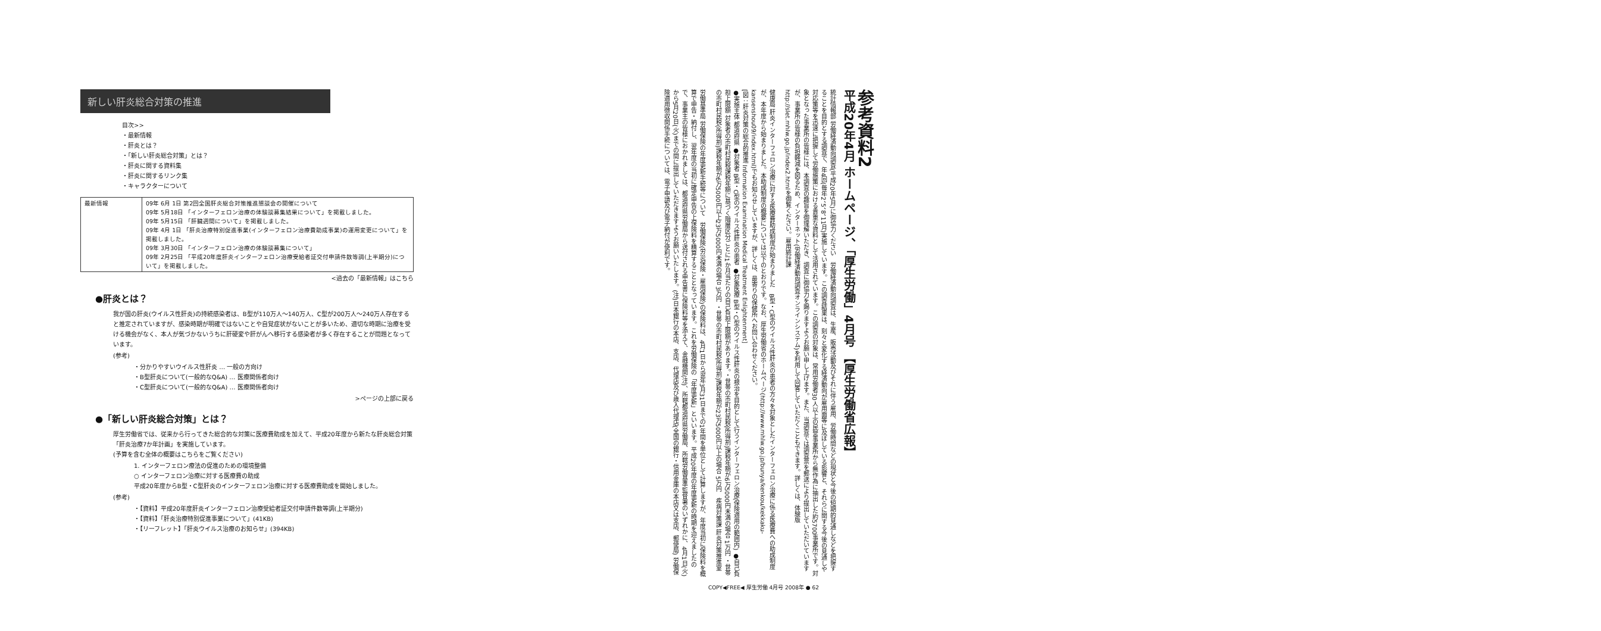新しい肝炎総合対策の推進
目次>>
・最新情報
・肝炎とは？
・「新しい肝炎総合対策」とは？
・肝炎に関する資料集
・肝炎に関するリンク集
・キャラクターについて
| 最新情報 | 09年 6月 1日 第2回全国肝炎総合対策推進懇談会の開催について 09年 5月18日 「インターフェロン治療の体験談募集結果について」を掲載しました。 09年 5月15日 「肝臓週間について」を掲載しました。 09年 4月 1日 「肝炎治療特別促進事業(インターフェロン治療費助成事業)の運用変更について」を掲載しました。 09年 3月30日 「インターフェロン治療の体験談募集について」 09年 2月25日 「平成20年度肝炎インターフェロン治療受給者証交付申請件数等調(上半期分)について」を掲載しました。 |
<過去の「最新情報」はこちら
●肝炎とは？
我が国の肝炎(ウイルス性肝炎)の持続感染者は、B型が110万人～140万人、C型が200万人～240万人存在すると推定されていますが、感染時期が明確ではないことや自覚症状がないことが多いため、適切な時期に治療を受ける機会がなく、本人が気づかないうちに肝硬変や肝がんへ移行する感染者が多く存在することが問題となっています。
(参考)
・分かりやすいウイルス性肝炎 … 一般の方向け
・B型肝炎について(一般的なQ&A) … 医療関係者向け
・C型肝炎について(一般的なQ&A) … 医療関係者向け
>ページの上部に戻る
●「新しい肝炎総合対策」とは？
厚生労働省では、従来から行ってきた総合的な対策に医療費助成を加えて、平成20年度から新たな肝炎総合対策「肝炎治療7か年計画」を実施しています。
(予算を含む全体の概要はこちらをご覧ください)
1. インターフェロン療法の促進のための環境整備
○ インターフェロン治療に対する医療費の助成
平成20年度からB型・C型肝炎のインターフェロン治療に対する医療費助成を開始しました。
(参考)
・【資料】平成20年度肝炎インターフェロン治療受給者証交付申請件数等調(上半期分)
・【資料】「肝炎治療特別促進事業について」(41KB)
・【リーフレット】「肝炎ウイルス治療のお知らせ」(394KB)
参考資料2
平成20年4月 ホームページ、「厚生労働」4月号 【厚生労働省広報】
統計情報部 労働経済動向調査(平成20年5月)に御協力ください　労働経済動向調査は、生産、販売活動及びそれに伴う雇用、労働時間などの現状と今後の短期的見通しなどを把握することを目的とする調査で、年4回(毎年2、5、8、11月)実施しています。この調査結果は、刻々と変化する経済動向が雇用面等に及ぼしている影響と、それらに関する今後の見通しや対応策等を迅速に把握して労働施策における貴重な資料として活用されています。この調査の対象は、常用労働者30人以上の民営事業所から無作為に抽出した約5700事業所です。対象となった事業所の皆様には、本調査の趣旨を御理解いただき、調査に御協力を賜りますようお願い申し上げます。また、当調査では調査票を郵送により提出していただいていますが、事業所の皆様の負担軽減を図るため、インターネット(労働経済動向調査オンラインシステム)を利用して回答していただくこともできます。詳しくは、体験版http://slet.mhlw.go.jp/index2.htmlを御覧ください。雇用統計課
健康局 肝炎インターフェロン治療に対する医療費助成制度が始まりました　B型・C型のウイルス性肝炎の患者の方々を対象としたインターフェロン治療に係る医療費への助成制度が、本年度から始まりました。本助成制度の概要については以下のとおりです。なお、厚生労働省のホームページ(http://www.mhlw.go.jp/bunya/kenkou/kekkaku-kansenshou09/index.html)でもお知らせしていますが、詳しくは、最寄りの保健所へお問い合わせください。
[図：肝炎対策の総合的推進 Information Examination Medical Treatment Enlightenment]
●実施主体 都道府県 ●対象者 B型・C型のウイルス性肝炎の患者 ●対象医療 B型・C型のウイルス性肝炎の根治を目的として行うインターフェロン治療(保険適用の範囲内) ●自己負担上限額 対象者の市町村民税課税年額に基づく階層区分ごとに1か月当たりの自己負担上限額があります。・世帯の市町村民税(所得割)課税年額が6万5000円未満の場合 1万円 ・世帯の市町村民税(所得割)課税年額が6万5000円以上23万5000円未満の場合 3万円 ・世帯の市町村民税(所得割)課税年額が23万5000円以上の場合 5万円　疾病対策課 肝炎対策推進室
労働基準局 労働保険の年度更新手続等について　労働保険(労災保険・雇用保険)の保険料は、4月1日から翌年3月31日までの1年間を単位として計算しますが、年度当初に保険料を概算で申告・納付し、翌年度の当初に確定申告の上保険料を精算することとなっています。これを労働保険の「年度更新」といいます。平成20年度の年度更新の時期を迎えましたので、事業主の皆様におかれましては、都道府県労働局から送付される申告書に保険料等を添えて、金融機関(注)、所轄都道府県労働局、所轄労働基準監督署のいずれかに、4月1日(火)から5月20日(火)までの間に提出していただきますようお願いいたします。(注)日本銀行の本店、支店、代理店及び歳入代理店(全国の銀行・信用金庫の本店又は支店、郵便局) 労働保険適用徴収関係手続については、電子申請及び電子納付が便利です。
COPY◀FREE◀ 厚生労働 4月号 2008年 ● 62